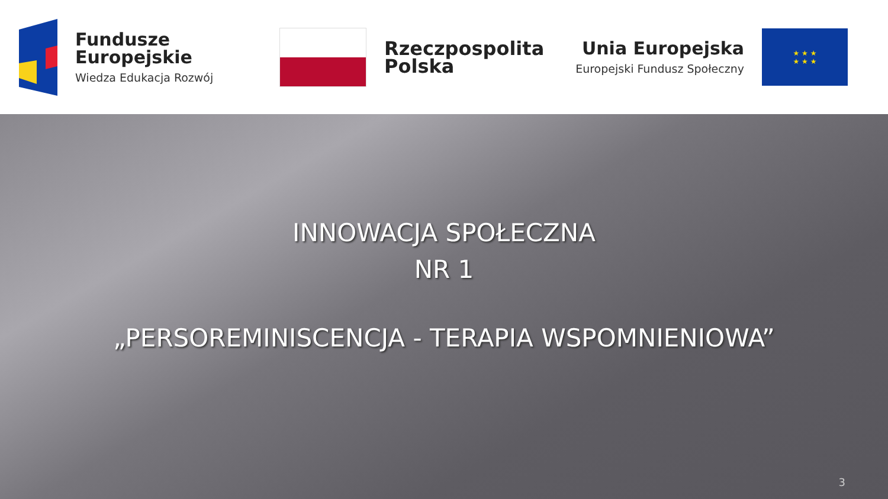Fundusze
Europejskie
Wiedza Edukacja Rozwój
Rzeczpospolita
Polska
Unia Europejska
Europejski Fundusz Społeczny
★ ★ ★
★ ★ ★
INNOWACJA SPOŁECZNA
NR 1
„PERSOREMINISCENCJA - TERAPIA WSPOMNIENIOWA”
3